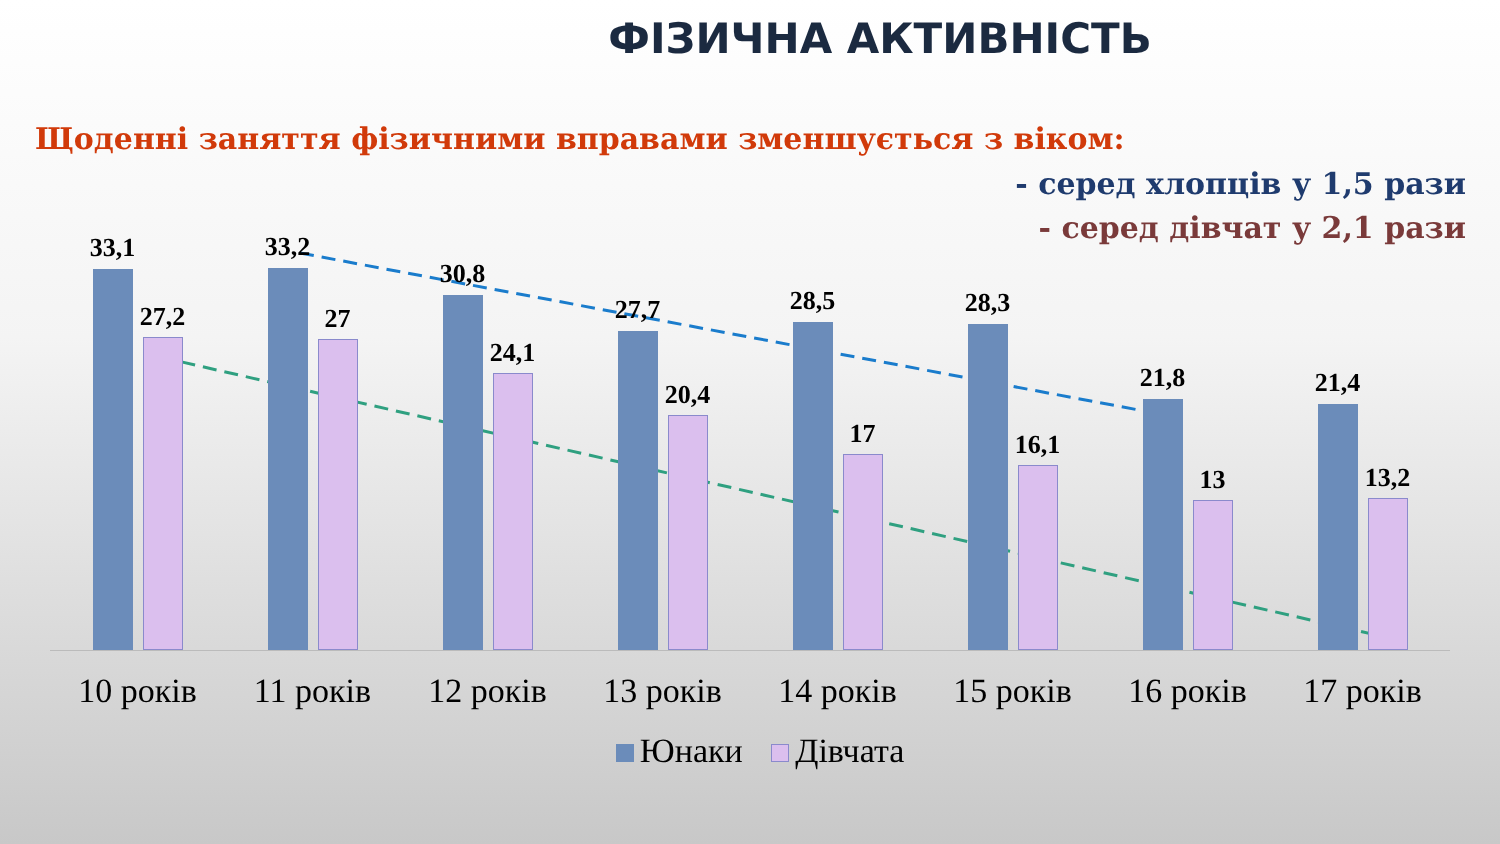ФІЗИЧНА АКТИВНІСТЬ
Щоденні заняття фізичними вправами зменшується з віком:
- серед хлопців у 1,5 рази
- серед дівчат у 2,1 рази
33,1
27,2
33,2
27
30,8
24,1
27,7
20,4
28,5
17
28,3
16,1
21,8
13
21,4
13,2
10 років 11 років 12 років 13 років 14 років 15 років 16 років 17 років
Юнаки Дівчата